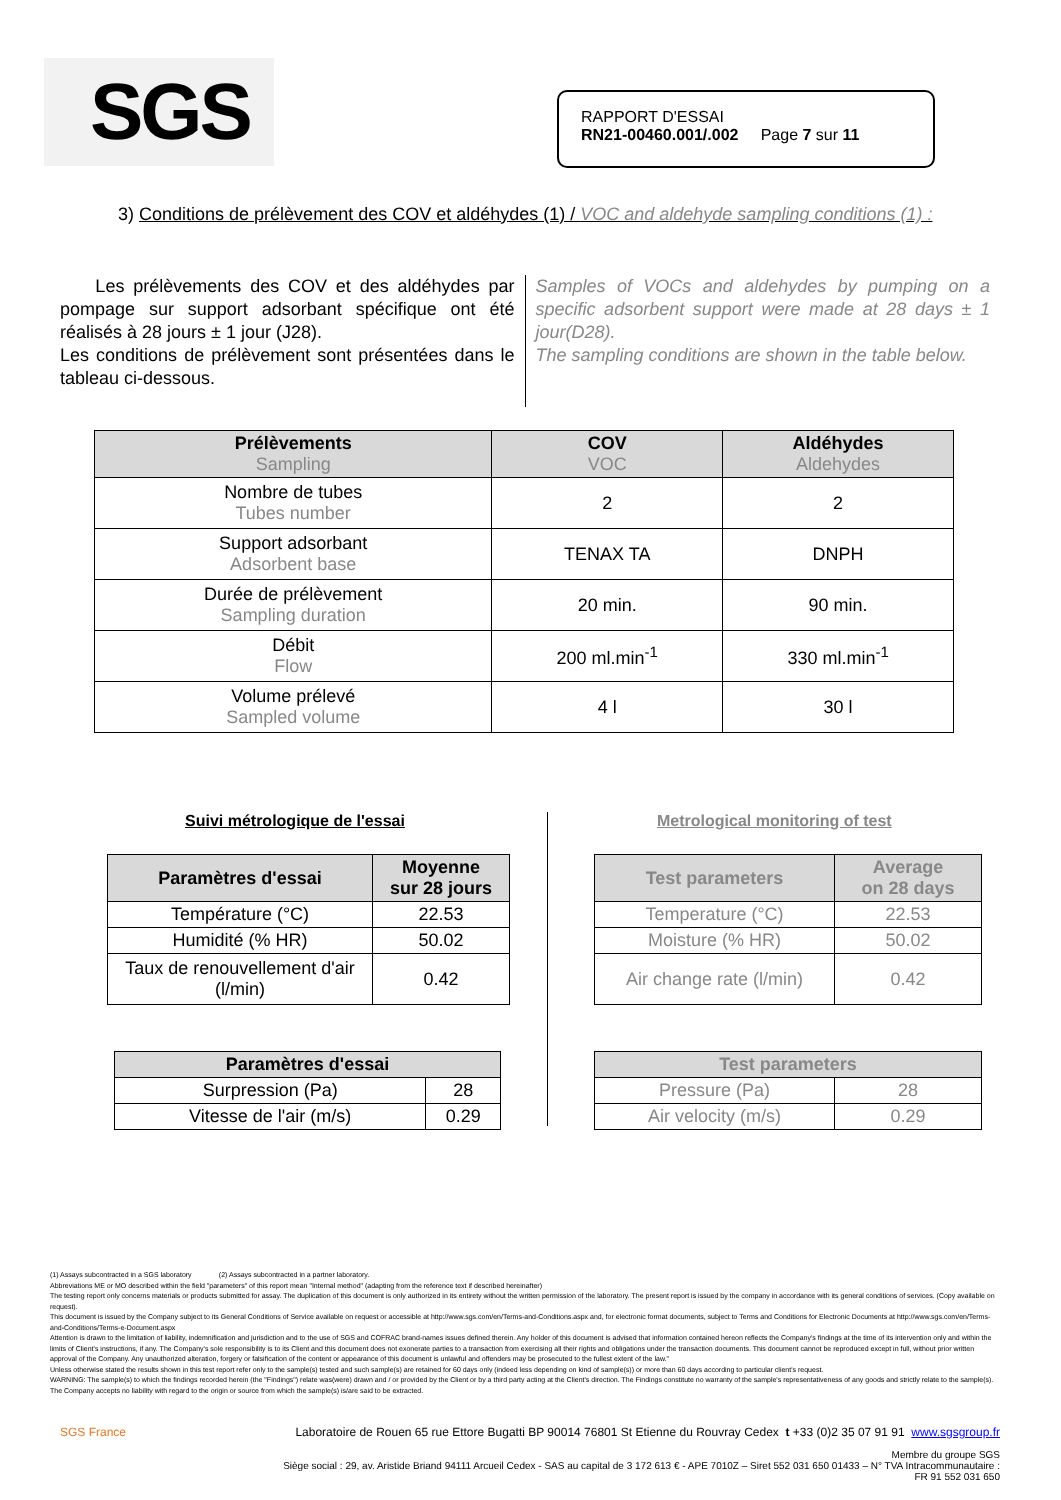SGS
RAPPORT D'ESSAI
RN21-00460.001/.002 Page 7 sur 11
3) Conditions de prélèvement des COV et aldéhydes (1) / VOC and aldehyde sampling conditions (1) :
Les prélèvements des COV et des aldéhydes par pompage sur support adsorbant spécifique ont été réalisés à 28 jours ± 1 jour (J28).
Les conditions de prélèvement sont présentées dans le tableau ci-dessous.
Samples of VOCs and aldehydes by pumping on a specific adsorbent support were made at 28 days ± 1 jour(D28).
The sampling conditions are shown in the table below.
| Prélèvements Sampling | COV VOC | Aldéhydes Aldehydes |
| --- | --- | --- |
| Nombre de tubes Tubes number | 2 | 2 |
| Support adsorbant Adsorbent base | TENAX TA | DNPH |
| Durée de prélèvement Sampling duration | 20 min. | 90 min. |
| Débit Flow | 200 ml.min<sup>-1</sup> | 330 ml.min<sup>-1</sup> |
| Volume prélevé Sampled volume | 4 l | 30 l |
Suivi métrologique de l'essai
Metrological monitoring of test
| Paramètres d'essai | Moyenne sur 28 jours |
| --- | --- |
| Température (°C) | 22.53 |
| Humidité (% HR) | 50.02 |
| Taux de renouvellement d'air (l/min) | 0.42 |
| Test parameters | Average on 28 days |
| --- | --- |
| Temperature (°C) | 22.53 |
| Moisture (% HR) | 50.02 |
| Air change rate (l/min) | 0.42 |
| Paramètres d'essai | |
| --- | --- |
| Surpression (Pa) | 28 |
| Vitesse de l'air (m/s) | 0.29 |
| Test parameters | |
| --- | --- |
| Pressure (Pa) | 28 |
| Air velocity (m/s) | 0.29 |
(1) Assays subcontracted in a SGS laboratory (2) Assays subcontracted in a partner laboratory.
Abbreviations ME or MO described within the field "parameters" of this report mean "Internal method" (adapting from the reference text if described hereinafter)
The testing report only concerns materials or products submitted for assay. The duplication of this document is only authorized in its entirety without the written permission of the laboratory. The present report is issued by the company in accordance with its general conditions of services. (Copy available on request).
This document is issued by the Company subject to its General Conditions of Service available on request or accessible at http://www.sgs.com/en/Terms-and-Conditions.aspx and, for electronic format documents, subject to Terms and Conditions for Electronic Documents at http://www.sgs.com/en/Terms-and-Conditions/Terms-e-Document.aspx
Attention is drawn to the limitation of liability, indemnification and jurisdiction and to the use of SGS and COFRAC brand-names issues defined therein. Any holder of this document is advised that information contained hereon reflects the Company's findings at the time of its intervention only and within the limits of Client's instructions, if any. The Company's sole responsibility is to its Client and this document does not exonerate parties to a transaction from exercising all their rights and obligations under the transaction documents. This document cannot be reproduced except in full, without prior written approval of the Company. Any unauthorized alteration, forgery or falsification of the content or appearance of this document is unlawful and offenders may be prosecuted to the fullest extent of the law."
Unless otherwise stated the results shown in this test report refer only to the sample(s) tested and such sample(s) are retained for 60 days only (indeed less depending on kind of sample(s)) or more than 60 days according to particular client's request.
WARNING: The sample(s) to which the findings recorded herein (the "Findings") relate was(were) drawn and / or provided by the Client or by a third party acting at the Client's direction. The Findings constitute no warranty of the sample's representativeness of any goods and strictly relate to the sample(s). The Company accepts no liability with regard to the origin or source from which the sample(s) is/are said to be extracted.
SGS France Laboratoire de Rouen 65 rue Ettore Bugatti BP 90014 76801 St Etienne du Rouvray Cedex t +33 (0)2 35 07 91 91 www.sgsgroup.fr
Membre du groupe SGS
Siège social : 29, av. Aristide Briand 94111 Arcueil Cedex - SAS au capital de 3 172 613 € - APE 7010Z – Siret 552 031 650 01433 – N° TVA Intracommunautaire :
FR 91 552 031 650